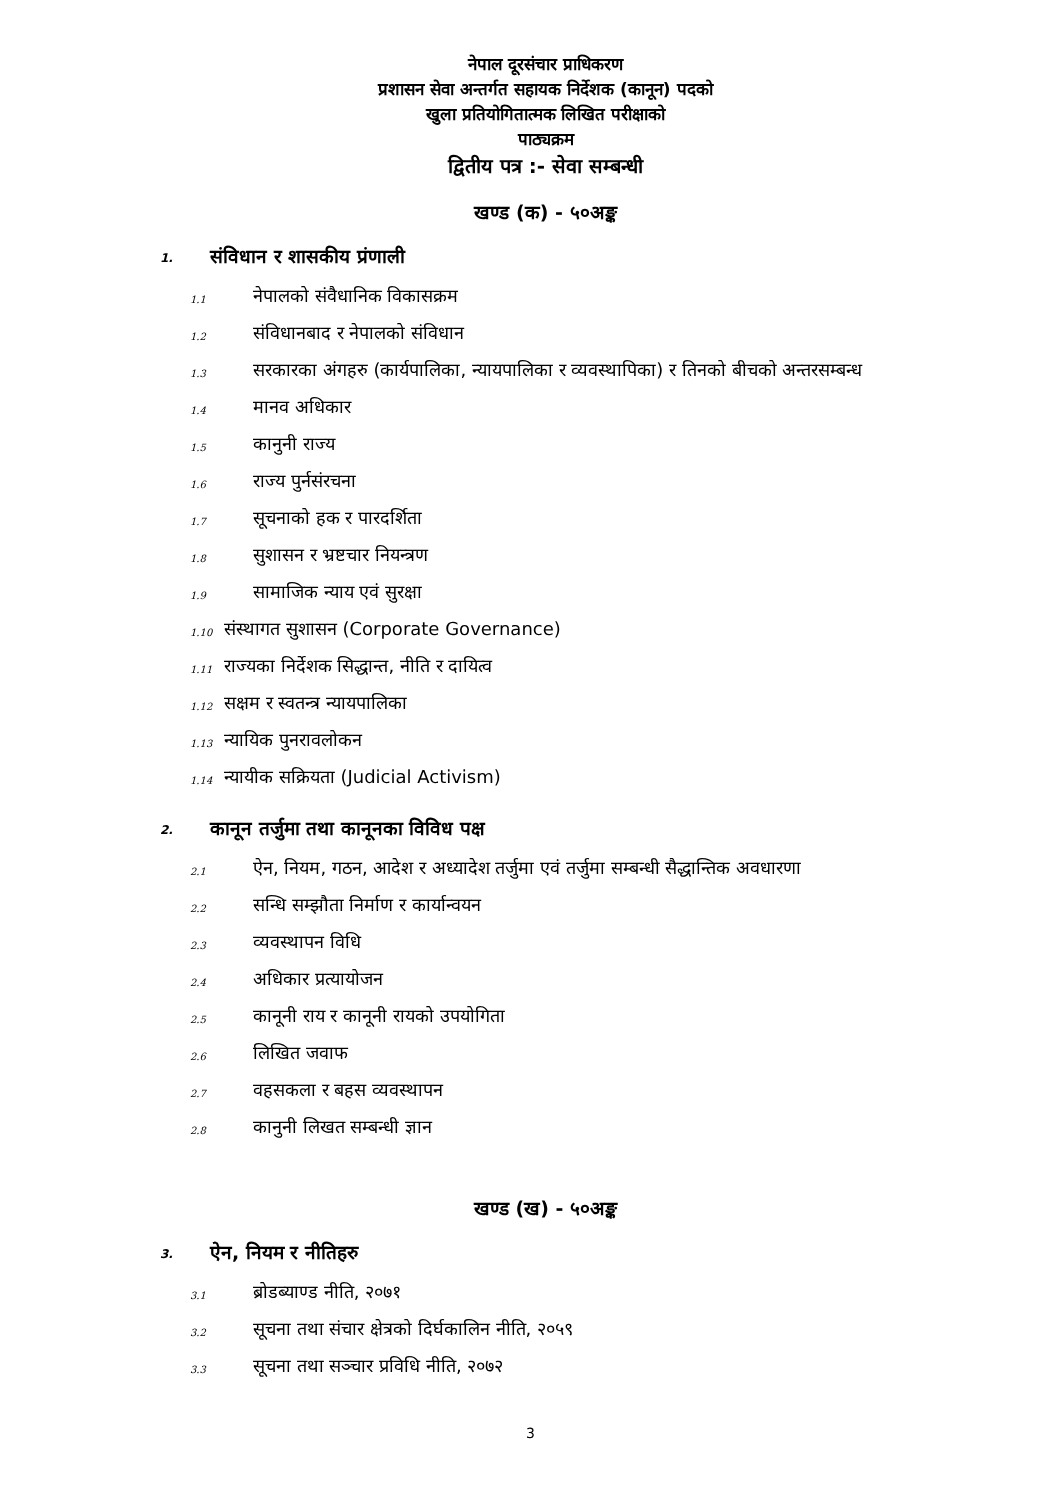नेपाल दूरसंचार प्राधिकरण
प्रशासन सेवा अन्तर्गत सहायक निर्देशक (कानून) पदको
खुला प्रतियोगितात्मक लिखित परीक्षाको
पाठ्यक्रम
द्वितीय पत्र :- सेवा सम्बन्धी
खण्ड (क) - ५०अङ्क
1. संविधान र शासकीय प्रंणाली
1.1 नेपालको संवैधानिक विकासक्रम
1.2 संविधानबाद र नेपालको संविधान
1.3 सरकारका अंगहरु (कार्यपालिका, न्यायपालिका र व्यवस्थापिका) र तिनको बीचको अन्तरसम्बन्ध
1.4 मानव अधिकार
1.5 कानुनी राज्य
1.6 राज्य पुर्नसंरचना
1.7 सूचनाको हक र पारदर्शिता
1.8 सुशासन र भ्रष्टचार नियन्त्रण
1.9 सामाजिक न्याय एवं सुरक्षा
1.10 संस्थागत सुशासन (Corporate Governance)
1.11 राज्यका निर्देशक सिद्धान्त, नीति र दायित्व
1.12 सक्षम र स्वतन्त्र न्यायपालिका
1.13 न्यायिक पुनरावलोकन
1.14 न्यायीक सक्रियता (Judicial Activism)
2. कानून तर्जुमा तथा कानूनका विविध पक्ष
2.1 ऐन, नियम, गठन, आदेश र अध्यादेश तर्जुमा एवं तर्जुमा सम्बन्धी सैद्धान्तिक अवधारणा
2.2 सन्धि सम्झौता निर्माण र कार्यान्वयन
2.3 व्यवस्थापन विधि
2.4 अधिकार प्रत्यायोजन
2.5 कानूनी राय र कानूनी रायको उपयोगिता
2.6 लिखित जवाफ
2.7 वहसकला र बहस व्यवस्थापन
2.8 कानुनी लिखत सम्बन्धी ज्ञान
खण्ड (ख) - ५०अङ्क
3. ऐन, नियम र नीतिहरु
3.1 ब्रोडब्याण्ड नीति, २०७१
3.2 सूचना तथा संचार क्षेत्रको दिर्घकालिन नीति, २०५९
3.3 सूचना तथा सञ्चार प्रविधि नीति, २०७२
3